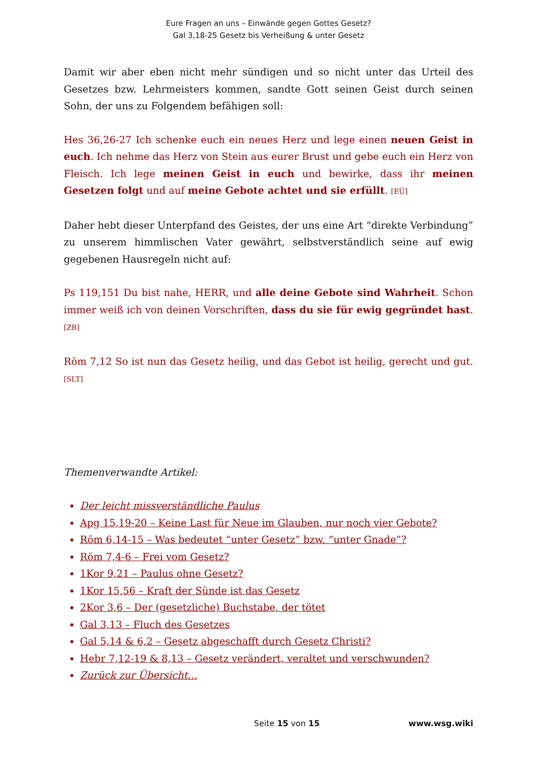Eure Fragen an uns – Einwände gegen Gottes Gesetz?
Gal 3,18-25 Gesetz bis Verheißung & unter Gesetz
Damit wir aber eben nicht mehr sündigen und so nicht unter das Urteil des Gesetzes bzw. Lehrmeisters kommen, sandte Gott seinen Geist durch seinen Sohn, der uns zu Folgendem befähigen soll:
Hes 36,26-27 Ich schenke euch ein neues Herz und lege einen neuen Geist in euch. Ich nehme das Herz von Stein aus eurer Brust und gebe euch ein Herz von Fleisch. Ich lege meinen Geist in euch und bewirke, dass ihr meinen Gesetzen folgt und auf meine Gebote achtet und sie erfüllt. [EÜ]
Daher hebt dieser Unterpfand des Geistes, der uns eine Art “direkte Verbindung” zu unserem himmlischen Vater gewährt, selbstverständlich seine auf ewig gegebenen Hausregeln nicht auf:
Ps 119,151 Du bist nahe, HERR, und alle deine Gebote sind Wahrheit. Schon immer weiß ich von deinen Vorschriften, dass du sie für ewig gegründet hast. [ZB]
Röm 7,12 So ist nun das Gesetz heilig, und das Gebot ist heilig, gerecht und gut. [SLT]
Themenverwandte Artikel:
Der leicht missverständliche Paulus
Apg 15,19-20 – Keine Last für Neue im Glauben, nur noch vier Gebote?
Röm 6,14-15 – Was bedeutet “unter Gesetz” bzw. “unter Gnade”?
Röm 7,4-6 – Frei vom Gesetz?
1Kor 9,21 – Paulus ohne Gesetz?
1Kor 15,56 – Kraft der Sünde ist das Gesetz
2Kor 3,6 – Der (gesetzliche) Buchstabe, der tötet
Gal 3,13 – Fluch des Gesetzes
Gal 5,14 & 6,2 – Gesetz abgeschafft durch Gesetz Christi?
Hebr 7,12-19 & 8,13 – Gesetz verändert, veraltet und verschwunden?
Zurück zur Übersicht…
Seite 15 von 15 www.wsg.wiki